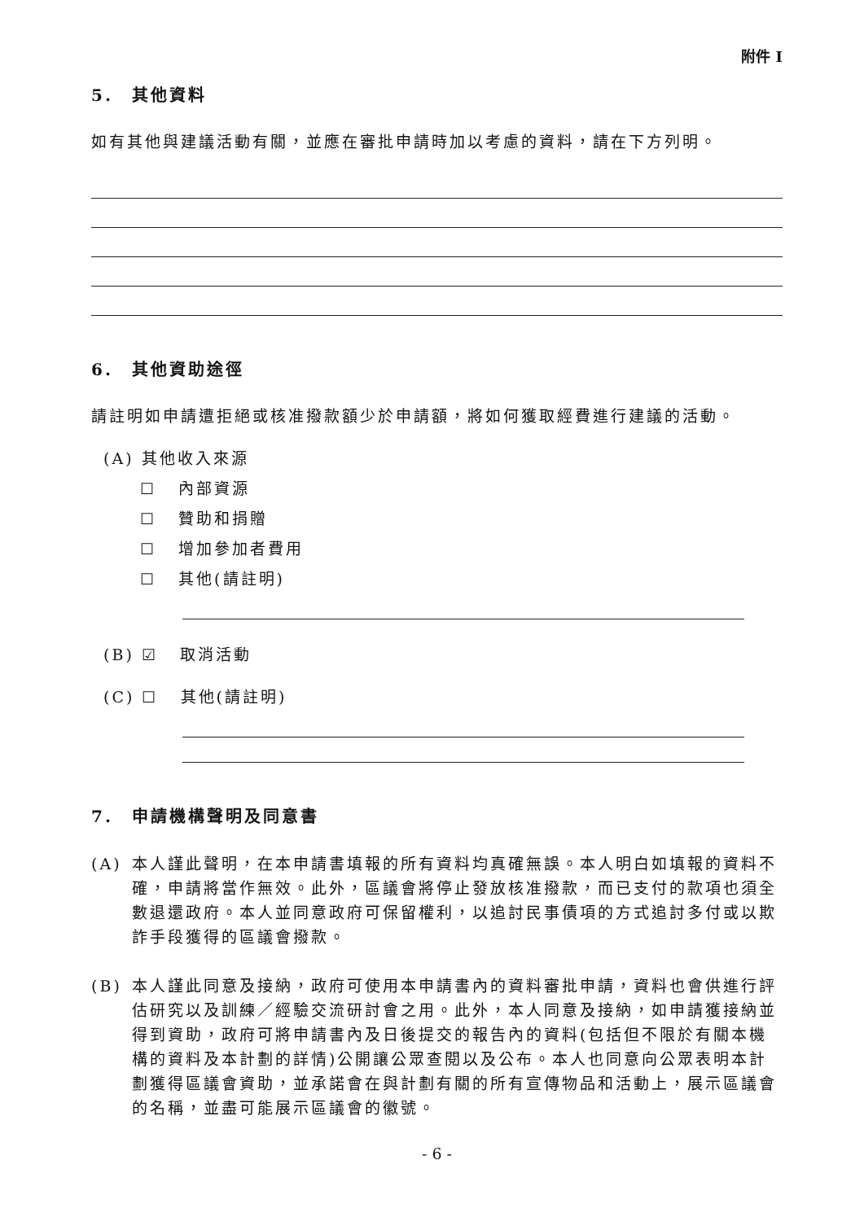附件 I
5. 其他資料
如有其他與建議活動有關，並應在審批申請時加以考慮的資料，請在下方列明。
6. 其他資助途徑
請註明如申請遭拒絕或核准撥款額少於申請額，將如何獲取經費進行建議的活動。
(A) 其他收入來源
☐ 內部資源
☐ 贊助和捐贈
☐ 增加參加者費用
☐ 其他(請註明)
(B) ☑ 取消活動
(C) ☐ 其他(請註明)
7. 申請機構聲明及同意書
(A) 本人謹此聲明，在本申請書填報的所有資料均真確無誤。本人明白如填報的資料不確，申請將當作無效。此外，區議會將停止發放核准撥款，而已支付的款項也須全數退還政府。本人並同意政府可保留權利，以追討民事債項的方式追討多付或以欺詐手段獲得的區議會撥款。
(B) 本人謹此同意及接納，政府可使用本申請書內的資料審批申請，資料也會供進行評估研究以及訓練／經驗交流研討會之用。此外，本人同意及接納，如申請獲接納並得到資助，政府可將申請書內及日後提交的報告內的資料(包括但不限於有關本機構的資料及本計劃的詳情)公開讓公眾查閱以及公布。本人也同意向公眾表明本計劃獲得區議會資助，並承諾會在與計劃有關的所有宣傳物品和活動上，展示區議會的名稱，並盡可能展示區議會的徽號。
- 6 -